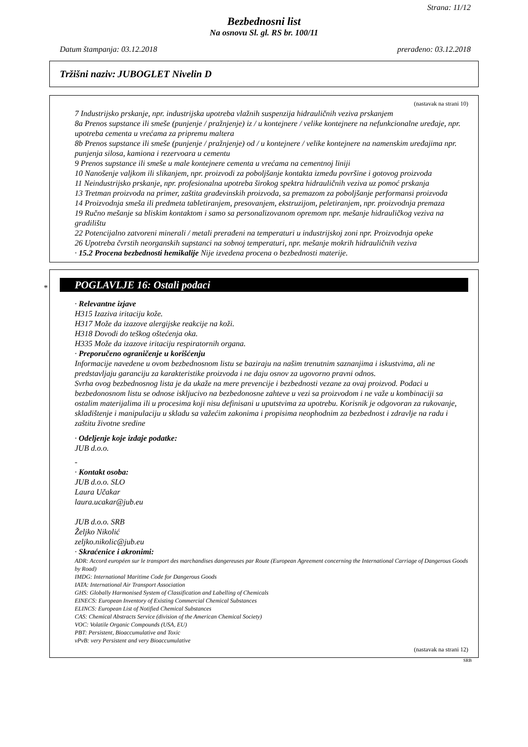Strana: 11/12
Bezbednosni list
Na osnovu Sl. gl. RS br. 100/11
Datum štampanja: 03.12.2018 prerađeno: 03.12.2018
Tržišni naziv: JUBOGLET Nivelin D
(nastavak na strani 10)
7 Industrijsko prskanje, npr. industrijska upotreba vlažnih suspenzija hidrauličnih veziva prskanjem
8a Prenos supstance ili smeše (punjenje / pražnjenje) iz / u kontejnere / velike kontejnere na nefunkcionalne uređaje, npr. upotreba cementa u vrećama za pripremu maltera
8b Prenos supstance ili smeše (punjenje / pražnjenje) od / u kontejnere / velike kontejnere na namenskim uređajima npr. punjenja silosa, kamiona i rezervoara u cementu
9 Prenos supstance ili smeše u male kontejnere cementa u vrećama na cementnoj liniji
10 Nanošenje valjkom ili slikanjem, npr. proizvodi za poboljšanje kontakta između površine i gotovog proizvoda
11 Neindustrijsko prskanje, npr. profesionalna upotreba širokog spektra hidrauličnih veziva uz pomoć prskanja
13 Tretman proizvoda na primer, zaštita građevinskih proizvoda, sa premazom za poboljšanje performansi proizvoda
14 Proizvodnja smeša ili predmeta tabletiranjem, presovanjem, ekstruzijom, peletiranjem, npr. proizvodnja premaza
19 Ručno mešanje sa bliskim kontaktom i samo sa personalizovanom opremom npr. mešanje hidrauličkog veziva na gradilištu
22 Potencijalno zatvoreni minerali / metali prerađeni na temperaturi u industrijskoj zoni npr. Proizvodnja opeke
26 Upotreba čvrstih neorganskih supstanci na sobnoj temperaturi, npr. mešanje mokrih hidrauličnih veziva
· 15.2 Procena bezbednosti hemikalije Nije izvedena procena o bezbednosti materije.
*
POGLAVLJE 16: Ostali podaci
· Relevantne izjave
H315 Izaziva iritaciju kože.
H317 Može da izazove alergijske reakcije na koži.
H318 Dovodi do teškog oštećenja oka.
H335 Može da izazove iritaciju respiratornih organa.
· Preporučeno ograničenje u korišćenju
Informacije navedene u ovom bezbednosnom listu se baziraju na našim trenutnim saznanjima i iskustvima, ali ne predstavljaju garanciju za karakteristike proizvoda i ne daju osnov za ugovorno pravni odnos.
Svrha ovog bezbednosnog lista je da ukaže na mere prevencije i bezbednosti vezane za ovaj proizvod. Podaci u bezbedonosnom listu se odnose iskljucivo na bezbedonosne zahteve u vezi sa proizvodom i ne važe u kombinaciji sa ostalim materijalima ili u procesima koji nisu definisani u uputstvima za upotrebu. Korisnik je odgovoran za rukovanje, skladištenje i manipulaciju u skladu sa važećim zakonima i propisima neophodnim za bezbednost i zdravlje na radu i zaštitu životne sredine
· Odeljenje koje izdaje podatke:
JUB d.o.o.
-
· Kontakt osoba:
JUB d.o.o. SLO
Laura Učakar
laura.ucakar@jub.eu
JUB d.o.o. SRB
Željko Nikolić
zeljko.nikolic@jub.eu
· Skraćenice i akronimi:
ADR: Accord européen sur le transport des marchandises dangereuses par Route (European Agreement concerning the International Carriage of Dangerous Goods by Road)
IMDG: International Maritime Code for Dangerous Goods
IATA: International Air Transport Association
GHS: Globally Harmonised System of Classification and Labelling of Chemicals
EINECS: European Inventory of Existing Commercial Chemical Substances
ELINCS: European List of Notified Chemical Substances
CAS: Chemical Abstracts Service (division of the American Chemical Society)
VOC: Volatile Organic Compounds (USA, EU)
PBT: Persistent, Bioaccumulative and Toxic
vPvB: very Persistent and very Bioaccumulative
(nastavak na strani 12)
SRB